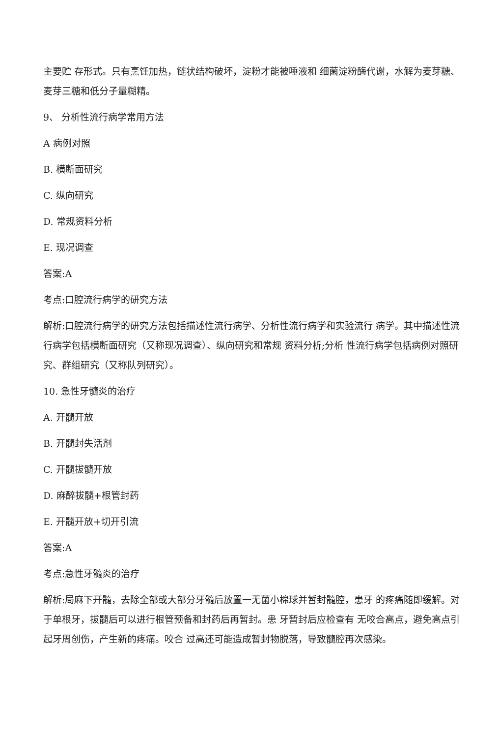主要贮 存形式。只有烹饪加热，链状结构破坏，淀粉才能被唾液和 细菌淀粉酶代谢，水解为麦芽糖、麦芽三糖和低分子量糊精。
9、 分析性流行病学常用方法
A 病例对照
B. 横断面研究
C. 纵向研究
D. 常规资料分析
E. 现况调查
答案:A
考点:口腔流行病学的研究方法
解析:口腔流行病学的研究方法包括描述性流行病学、分析性流行病学和实验流行 病学。其中描述性流行病学包括横断面研究（又称现况调查）、纵向研究和常规 资料分析;分析 性流行病学包括病例对照研究、群组研究（又称队列研究）。
10. 急性牙髓炎的治疗
A. 开髓开放
B. 开髓封失活剂
C. 开髓拔髓开放
D. 麻醉拔髓+根管封药
E. 开髓开放+切开引流
答案:A
考点:急性牙髓炎的治疗
解析:局麻下开髓，去除全部或大部分牙髓后放置一无菌小棉球并暂封髓腔，患牙 的疼痛随即缓解。对于单根牙，拔髓后可以进行根管预备和封药后再暂封。患 牙暂封后应检查有 无咬合高点，避免高点引起牙周创伤，产生新的疼痛。咬合 过高还可能造成暂封物脱落，导致髓腔再次感染。